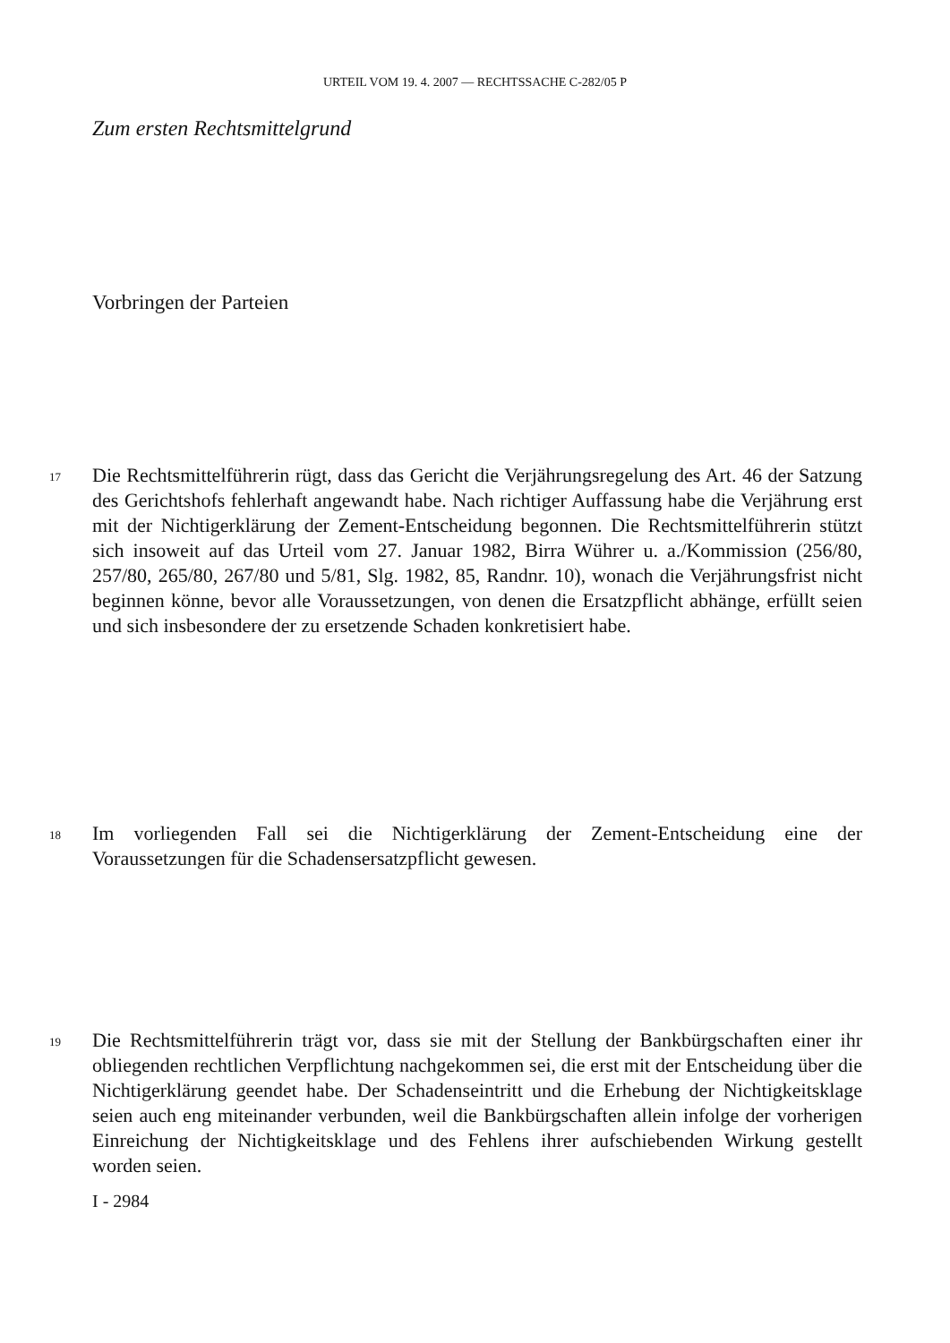URTEIL VOM 19. 4. 2007 — RECHTSSACHE C-282/05 P
Zum ersten Rechtsmittelgrund
Vorbringen der Parteien
17 Die Rechtsmittelführerin rügt, dass das Gericht die Verjährungsregelung des Art. 46 der Satzung des Gerichtshofs fehlerhaft angewandt habe. Nach richtiger Auffassung habe die Verjährung erst mit der Nichtigerklärung der Zement-Entscheidung begonnen. Die Rechtsmittelführerin stützt sich insoweit auf das Urteil vom 27. Januar 1982, Birra Wührer u. a./Kommission (256/80, 257/80, 265/80, 267/80 und 5/81, Slg. 1982, 85, Randnr. 10), wonach die Verjährungsfrist nicht beginnen könne, bevor alle Voraussetzungen, von denen die Ersatzpflicht abhänge, erfüllt seien und sich insbesondere der zu ersetzende Schaden konkretisiert habe.
18 Im vorliegenden Fall sei die Nichtigerklärung der Zement-Entscheidung eine der Voraussetzungen für die Schadensersatzpflicht gewesen.
19 Die Rechtsmittelführerin trägt vor, dass sie mit der Stellung der Bankbürgschaften einer ihr obliegenden rechtlichen Verpflichtung nachgekommen sei, die erst mit der Entscheidung über die Nichtigerklärung geendet habe. Der Schadenseintritt und die Erhebung der Nichtigkeitsklage seien auch eng miteinander verbunden, weil die Bankbürgschaften allein infolge der vorherigen Einreichung der Nichtigkeitsklage und des Fehlens ihrer aufschiebenden Wirkung gestellt worden seien.
I - 2984